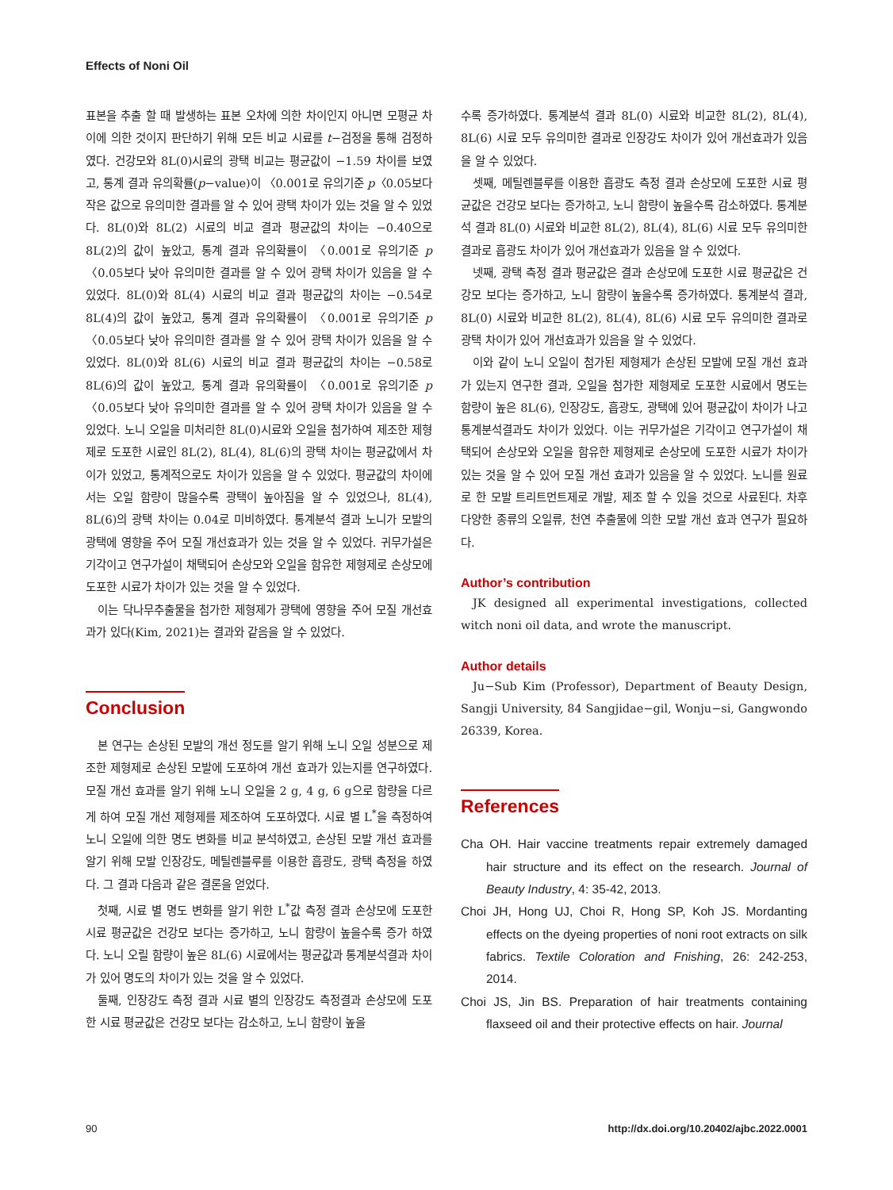Effects of Noni Oil
표본을 추출 할 때 발생하는 표본 오차에 의한 차이인지 아니면 모평균 차이에 의한 것이지 판단하기 위해 모든 비교 시료를 t−검정을 통해 검정하였다. 건강모와 8L(0)시료의 광택 비교는 평균값이 −1.59 차이를 보였고, 통계 결과 유의확률(p−value)이 〈0.001로 유의기준 p〈0.05보다 작은 값으로 유의미한 결과를 알 수 있어 광택 차이가 있는 것을 알 수 있었다. 8L(0)와 8L(2) 시료의 비교 결과 평균값의 차이는 −0.40으로 8L(2)의 값이 높았고, 통계 결과 유의확률이 〈0.001로 유의기준 p〈0.05보다 낮아 유의미한 결과를 알 수 있어 광택 차이가 있음을 알 수 있었다. 8L(0)와 8L(4) 시료의 비교 결과 평균값의 차이는 −0.54로 8L(4)의 값이 높았고, 통계 결과 유의확률이 〈0.001로 유의기준 p〈0.05보다 낮아 유의미한 결과를 알 수 있어 광택 차이가 있음을 알 수 있었다. 8L(0)와 8L(6) 시료의 비교 결과 평균값의 차이는 −0.58로 8L(6)의 값이 높았고, 통계 결과 유의확률이 〈0.001로 유의기준 p〈0.05보다 낮아 유의미한 결과를 알 수 있어 광택 차이가 있음을 알 수 있었다. 노니 오일을 미처리한 8L(0)시료와 오일을 첨가하여 제조한 제형제로 도포한 시료인 8L(2), 8L(4), 8L(6)의 광택 차이는 평균값에서 차이가 있었고, 통계적으로도 차이가 있음을 알 수 있었다. 평균값의 차이에서는 오일 함량이 많을수록 광택이 높아짐을 알 수 있었으나, 8L(4), 8L(6)의 광택 차이는 0.04로 미비하였다. 통계분석 결과 노니가 모발의 광택에 영향을 주어 모질 개선효과가 있는 것을 알 수 있었다. 귀무가설은 기각이고 연구가설이 채택되어 손상모와 오일을 함유한 제형제로 손상모에 도포한 시료가 차이가 있는 것을 알 수 있었다.
이는 닥나무추출물을 첨가한 제형제가 광택에 영향을 주어 모질 개선효과가 있다(Kim, 2021)는 결과와 같음을 알 수 있었다.
Conclusion
본 연구는 손상된 모발의 개선 정도를 알기 위해 노니 오일 성분으로 제조한 제형제로 손상된 모발에 도포하여 개선 효과가 있는지를 연구하였다. 모질 개선 효과를 알기 위해 노니 오일을 2 g, 4 g, 6 g으로 함량을 다르게 하여 모질 개선 제형제를 제조하여 도포하였다. 시료 별 L<sup>*</sup>을 측정하여 노니 오일에 의한 명도 변화를 비교 분석하였고, 손상된 모발 개선 효과를 알기 위해 모발 인장강도, 메틸렌블루를 이용한 흡광도, 광택 측정을 하였다. 그 결과 다음과 같은 결론을 얻었다.
첫째, 시료 별 명도 변화를 알기 위한 L<sup>*</sup>값 측정 결과 손상모에 도포한 시료 평균값은 건강모 보다는 증가하고, 노니 함량이 높을수록 증가 하였다. 노니 오릴 함량이 높은 8L(6) 시료에서는 평균값과 통계분석결과 차이가 있어 명도의 차이가 있는 것을 알 수 있었다.
둘째, 인장강도 측정 결과 시료 별의 인장강도 측정결과 손상모에 도포한 시료 평균값은 건강모 보다는 감소하고, 노니 함량이 높을
수록 증가하였다. 통계분석 결과 8L(0) 시료와 비교한 8L(2), 8L(4), 8L(6) 시료 모두 유의미한 결과로 인장강도 차이가 있어 개선효과가 있음을 알 수 있었다.
셋째, 메틸렌블루를 이용한 흡광도 측정 결과 손상모에 도포한 시료 평균값은 건강모 보다는 증가하고, 노니 함량이 높을수록 감소하였다. 통계분석 결과 8L(0) 시료와 비교한 8L(2), 8L(4), 8L(6) 시료 모두 유의미한 결과로 흡광도 차이가 있어 개선효과가 있음을 알 수 있었다.
넷째, 광택 측정 결과 평균값은 결과 손상모에 도포한 시료 평균값은 건강모 보다는 증가하고, 노니 함량이 높을수록 증가하였다. 통계분석 결과, 8L(0) 시료와 비교한 8L(2), 8L(4), 8L(6) 시료 모두 유의미한 결과로 광택 차이가 있어 개선효과가 있음을 알 수 있었다.
이와 같이 노니 오일이 첨가된 제형제가 손상된 모발에 모질 개선 효과가 있는지 연구한 결과, 오일을 첨가한 제형제로 도포한 시료에서 명도는 함량이 높은 8L(6), 인장강도, 흡광도, 광택에 있어 평균값이 차이가 나고 통계분석결과도 차이가 있었다. 이는 귀무가설은 기각이고 연구가설이 채택되어 손상모와 오일을 함유한 제형제로 손상모에 도포한 시료가 차이가 있는 것을 알 수 있어 모질 개선 효과가 있음을 알 수 있었다. 노니를 원료로 한 모발 트리트먼트제로 개발, 제조 할 수 있을 것으로 사료된다. 차후 다양한 종류의 오일류, 천연 추출물에 의한 모발 개선 효과 연구가 필요하다.
Author’s contribution
JK designed all experimental investigations, collected witch noni oil data, and wrote the manuscript.
Author details
Ju−Sub Kim (Professor), Department of Beauty Design, Sangji University, 84 Sangjidae−gil, Wonju−si, Gangwondo 26339, Korea.
References
Cha OH. Hair vaccine treatments repair extremely damaged hair structure and its effect on the research. Journal of Beauty Industry, 4: 35-42, 2013.
Choi JH, Hong UJ, Choi R, Hong SP, Koh JS. Mordanting effects on the dyeing properties of noni root extracts on silk fabrics. Textile Coloration and Fnishing, 26: 242-253, 2014.
Choi JS, Jin BS. Preparation of hair treatments containing flaxseed oil and their protective effects on hair. Journal
90 http://dx.doi.org/10.20402/ajbc.2022.0001